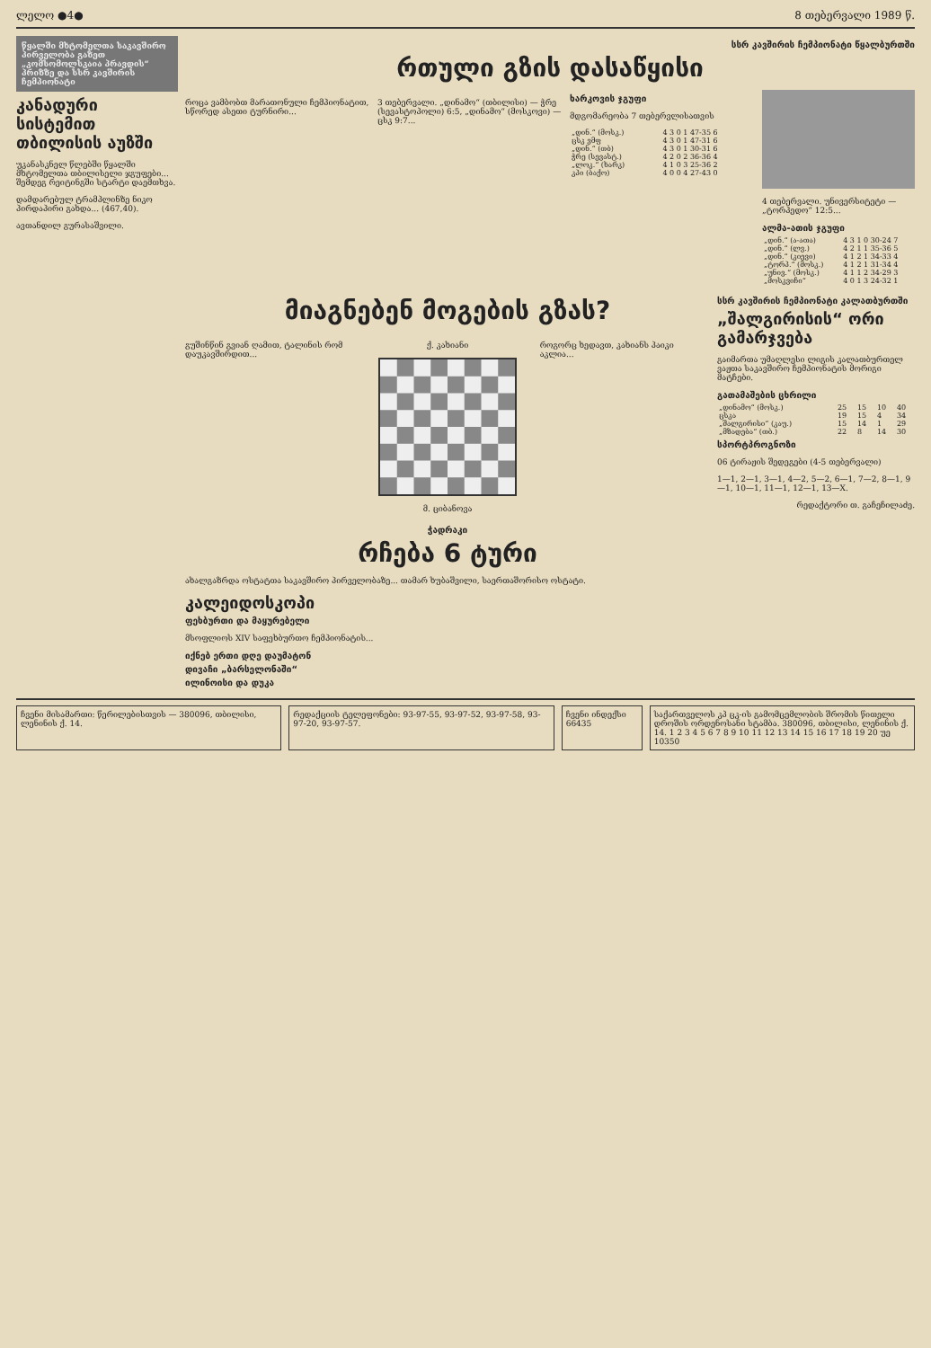ლელო ●4● 8 თებერვალი 1989 წ.
წყალში მხტომელთა საკავშირო პირველობა გაზეთ „კომსომოლსკაია პრავდის“ პრიზზე და სსრ კავშირის ჩემპიონატი
კანადური სისტემით თბილისის აუზში
უკანასკნელ წლებში წყალში მხტომელთა თბილისელი ჯგუფები... შემდეგ რეიტინგში სტარტი დაემთხვა.
დამდარებულ ტრამპლინზე ნიკო პირდაპირი გახდა... (467,40).
ავთანდილ გურასაშვილი.
სსრ კავშირის ჩემპიონატი წყალბურთში
რთული გზის დასაწყისი
როცა ვამბობთ მარათონული ჩემპიონატით, სწორედ ასეთი ტურნირი...
3 თებერვალი. „დინამო“ (თბილისი) — ჭრე (სევასტოპოლი) 6:5, „დინამო“ (მოსკოვი) — ცსკ 9:7...
ხარკოვის ჯგუფი
მდგომარეობა 7 თებერვლისათვის
| „დინ.“ (მოსკ.) | 4 3 0 1 47-35 6 |
| ცსკ ვმფ | 4 3 0 1 47-31 6 |
| „დინ.“ (თბ) | 4 3 0 1 30-31 6 |
| ჭრე (სევასტ.) | 4 2 0 2 36-36 4 |
| „ლოკ.“ (ხარკ) | 4 1 0 3 25-36 2 |
| კპი (ბაქო) | 4 0 0 4 27-43 0 |
4 თებერვალი. უნივერსიტეტი — „ტორპედო“ 12:5...
ალმა-ათის ჯგუფი
| „დინ.“ (ა-ათა) | 4 3 1 0 30-24 7 |
| „დინ.“ (ლვ.) | 4 2 1 1 35-36 5 |
| „დინ.“ (კიევი) | 4 1 2 1 34-33 4 |
| „ტორპ.“ (მოსკ.) | 4 1 2 1 31-34 4 |
| „უნივ.“ (მოსკ.) | 4 1 1 2 34-29 3 |
| „მოსკვიჩი“ | 4 0 1 3 24-32 1 |
მიაგნებენ მოგების გზას?
გუშინწინ გვიან ღამით, ტალინის რომ დაუკავშირდით...
ქ. კახიანი
მ. ციბანოვა
როგორც ხედავთ, კახიანს პაიკი აკლია...
ჭადრაკი
რჩება 6 ტური
ახალგაზრდა ოსტატთა საკავშირო პირველობაზე... თამარ ხუბაშვილი, საერთაშორისო ოსტატი.
კალეიდოსკოპი
ფეხბურთი და მაყურებელი
მსოფლიოს XIV საფეხბურთო ჩემპიონატის...
იქნებ ერთი დღე დაუმატონ
დივაჩი „ბარსელონაში“
ილინოისი და დუკა
სსრ კავშირის ჩემპიონატი კალათბურთში
„შალგირისის“ ორი გამარჯვება
გაიმართა უმაღლესი ლიგის კალათბურთელ ვაჟთა საკავშირო ჩემპიონატის მორიგი მატჩები.
გათამაშების ცხრილი
| „დინამო“ (მოსკ.) | 25 | 15 | 10 | 40 |
| ცსკა | 19 | 15 | 4 | 34 |
| „შალგირისი“ (კაუ.) | 15 | 14 | 1 | 29 |
| „მზადება“ (თბ.) | 22 | 8 | 14 | 30 |
სპორტპროგნოზი
06 ტირაჟის შედეგები (4-5 თებერვალი)
1—1, 2—1, 3—1, 4—2, 5—2, 6—1, 7—2, 8—1, 9—1, 10—1, 11—1, 12—1, 13—X.
რედაქტორი თ. გაჩეჩილაძე.
ჩვენი მისამართი: წერილებისთვის — 380096, თბილისი, ლენინის ქ. 14.
რედაქციის ტელეფონები: 93-97-55, 93-97-52, 93-97-58, 93-97-20, 93-97-57.
ჩვენი ინდექსი 66435 საქართველოს კპ ცკ-ის გამომცემლობის შრომის წითელი დროშის ორდენოსანი სტამბა. 380096, თბილისი, ლენინის ქ. 14. ⁠1 2 3 4 5 6 7 8 9 10 11 12 13 14 15 16 17 18 19 20 უე 10350